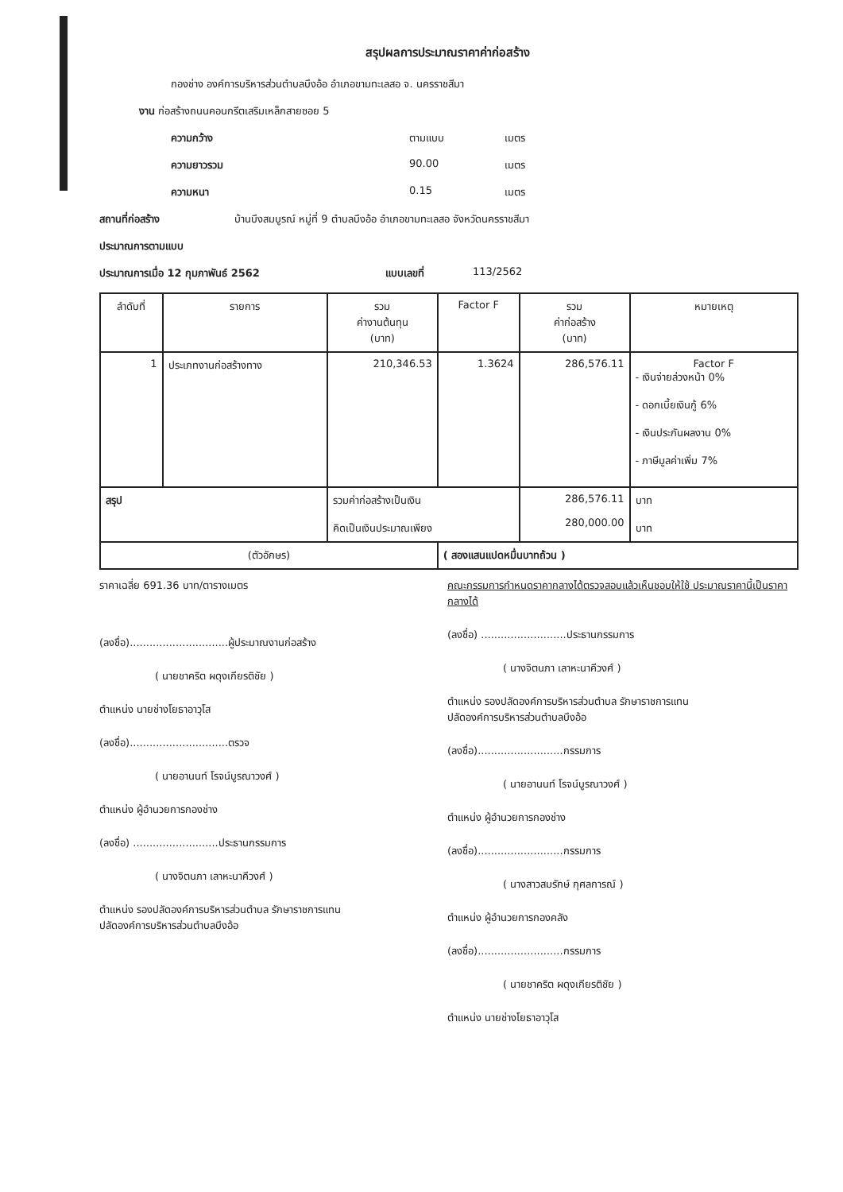สรุปผลการประมาณราคาค่าก่อสร้าง
กองช่าง องค์การบริหารส่วนตำบลบึงอ้อ อำเภอขามทะเลสอ จ. นครราชสีมา
งาน ก่อสร้างถนนคอนกรีตเสริมเหล็กสายซอย 5
ความกว้าง ตามแบบ เมตร
ความยาวรวม 90.00 เมตร
ความหนา 0.15 เมตร
สถานที่ก่อสร้าง บ้านบึงสมบูรณ์ หมู่ที่ 9 ตำบลบึงอ้อ อำเภอขามทะเลสอ จังหวัดนครราชสีมา
ประมาณการตามแบบ
ประมาณการเมื่อ 12 กุมภาพันธ์ 2562 แบบเลขที่ 113/2562
| ลำดับที่ | รายการ | รวม ค่างานต้นทุน (บาท) | Factor F | รวม ค่าก่อสร้าง (บาท) | หมายเหตุ |
| --- | --- | --- | --- | --- | --- |
| 1 | ประเภทงานก่อสร้างทาง | 210,346.53 | 1.3624 | 286,576.11 | Factor F - เงินจ่ายล่วงหน้า 0% - ดอกเบี้ยเงินกู้ 6% - เงินประกันผลงาน 0% - ภาษีมูลค่าเพิ่ม 7% |
| สรุป | | รวมค่าก่อสร้างเป็นเงิน คิดเป็นเงินประมาณเพียง | | 286,576.11 280,000.00 | บาท บาท |
| (ตัวอักษร) | | | ( สองแสนแปดหมื่นบาทถ้วน ) | | |
ราคาเฉลี่ย 691.36 บาท/ตารางเมตร
(ลงชื่อ)..............................ผู้ประมาณงานก่อสร้าง
( นายชาคริต ผดุงเกียรติชัย )
ตำแหน่ง นายช่างโยธาอาวุโส
(ลงชื่อ)..............................ตรวจ
( นายอานนท์ โรจน์บูรณาวงศ์ )
ตำแหน่ง ผู้อำนวยการกองช่าง
(ลงชื่อ) ..........................ประธานกรรมการ
( นางจิตนภา เลาหะนาคีวงศ์ )
ตำแหน่ง รองปลัดองค์การบริหารส่วนตำบล รักษาราชการแทน
ปลัดองค์การบริหารส่วนตำบลบึงอ้อ
คณะกรรมการกำหนดราคากลางได้ตรวจสอบแล้วเห็นชอบให้ใช้ ประมาณราคานี้เป็นราคากลางได้
(ลงชื่อ) ..........................ประธานกรรมการ
( นางจิตนภา เลาหะนาคีวงศ์ )
ตำแหน่ง รองปลัดองค์การบริหารส่วนตำบล รักษาราชการแทน
ปลัดองค์การบริหารส่วนตำบลบึงอ้อ
(ลงชื่อ)..........................กรรมการ
( นายอานนท์ โรจน์บูรณาวงศ์ )
ตำแหน่ง ผู้อำนวยการกองช่าง
(ลงชื่อ)..........................กรรมการ
( นางสาวสมรักษ์ กุศลการณ์ )
ตำแหน่ง ผู้อำนวยการกองคลัง
(ลงชื่อ)..........................กรรมการ
( นายชาคริต ผดุงเกียรติชัย )
ตำแหน่ง นายช่างโยธาอาวุโส